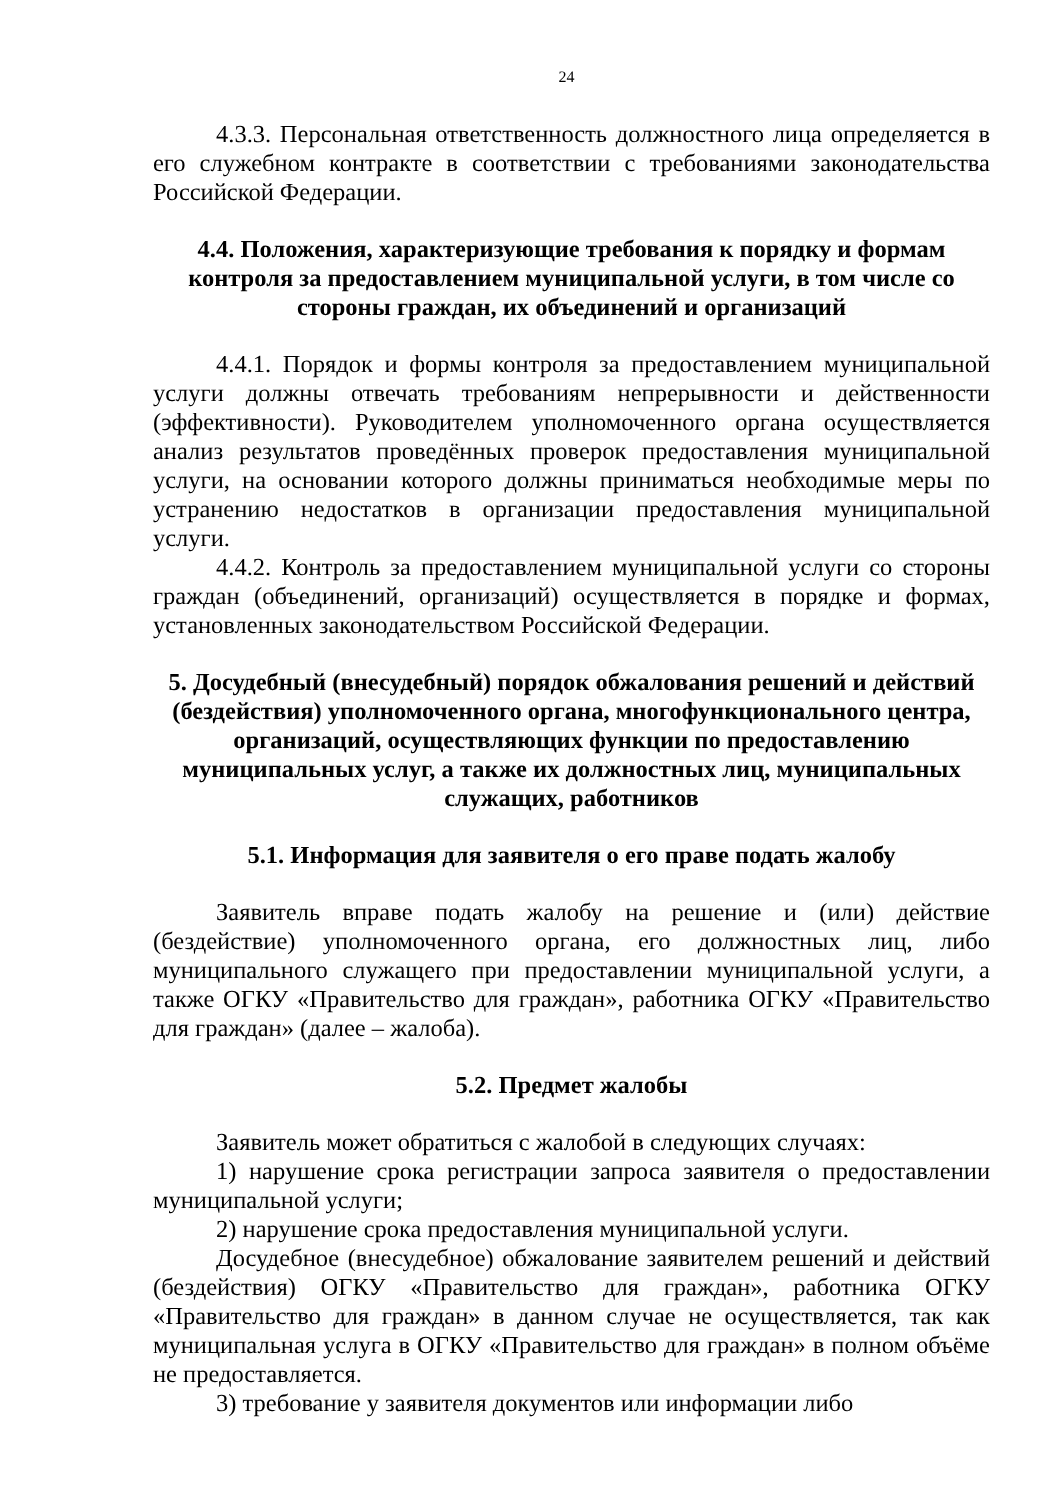24
4.3.3. Персональная ответственность должностного лица определяется в его служебном контракте в соответствии с требованиями законодательства Российской Федерации.
4.4. Положения, характеризующие требования к порядку и формам контроля за предоставлением муниципальной услуги, в том числе со стороны граждан, их объединений и организаций
4.4.1. Порядок и формы контроля за предоставлением муниципальной услуги должны отвечать требованиям непрерывности и действенности (эффективности). Руководителем уполномоченного органа осуществляется анализ результатов проведённых проверок предоставления муниципальной услуги, на основании которого должны приниматься необходимые меры по устранению недостатков в организации предоставления муниципальной услуги.
4.4.2. Контроль за предоставлением муниципальной услуги со стороны граждан (объединений, организаций) осуществляется в порядке и формах, установленных законодательством Российской Федерации.
5. Досудебный (внесудебный) порядок обжалования решений и действий (бездействия) уполномоченного органа, многофункционального центра, организаций, осуществляющих функции по предоставлению муниципальных услуг, а также их должностных лиц, муниципальных служащих, работников
5.1. Информация для заявителя о его праве подать жалобу
Заявитель вправе подать жалобу на решение и (или) действие (бездействие) уполномоченного органа, его должностных лиц, либо муниципального служащего при предоставлении муниципальной услуги, а также ОГКУ «Правительство для граждан», работника ОГКУ «Правительство для граждан» (далее – жалоба).
5.2. Предмет жалобы
Заявитель может обратиться с жалобой в следующих случаях:
1) нарушение срока регистрации запроса заявителя о предоставлении муниципальной услуги;
2) нарушение срока предоставления муниципальной услуги.
Досудебное (внесудебное) обжалование заявителем решений и действий (бездействия) ОГКУ «Правительство для граждан», работника ОГКУ «Правительство для граждан» в данном случае не осуществляется, так как муниципальная услуга в ОГКУ «Правительство для граждан» в полном объёме не предоставляется.
3) требование у заявителя документов или информации либо